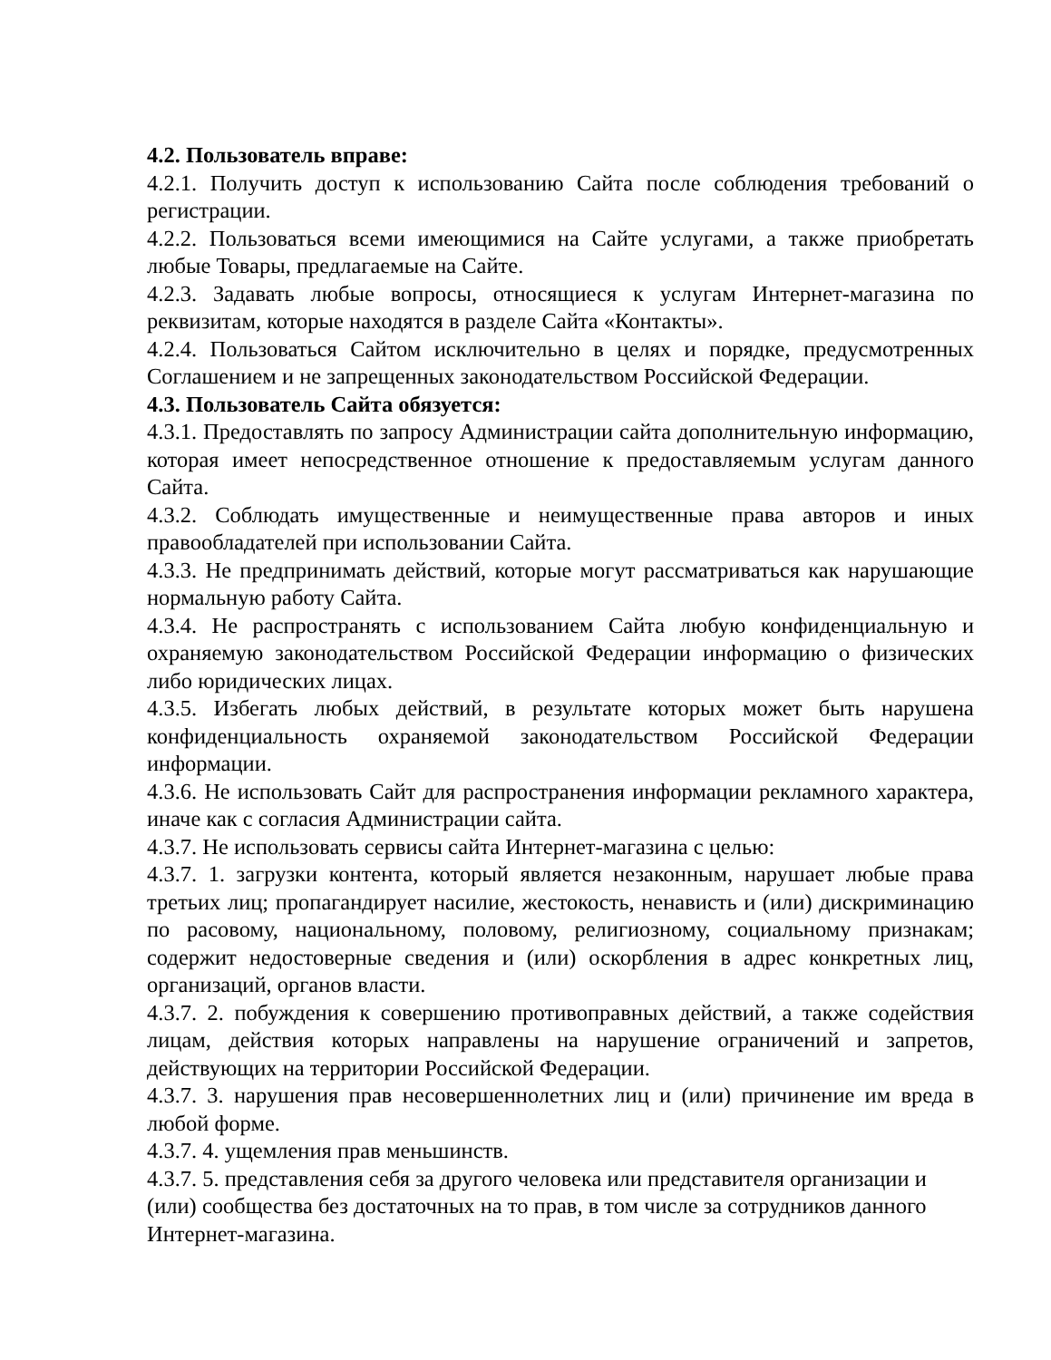4.2. Пользователь вправе:
4.2.1. Получить доступ к использованию Сайта после соблюдения требований о регистрации.
4.2.2. Пользоваться всеми имеющимися на Сайте услугами, а также приобретать любые Товары, предлагаемые на Сайте.
4.2.3. Задавать любые вопросы, относящиеся к услугам Интернет-магазина по реквизитам, которые находятся в разделе Сайта «Контакты».
4.2.4. Пользоваться Сайтом исключительно в целях и порядке, предусмотренных Соглашением и не запрещенных законодательством Российской Федерации.
4.3. Пользователь Сайта обязуется:
4.3.1. Предоставлять по запросу Администрации сайта дополнительную информацию, которая имеет непосредственное отношение к предоставляемым услугам данного Сайта.
4.3.2. Соблюдать имущественные и неимущественные права авторов и иных правообладателей при использовании Сайта.
4.3.3. Не предпринимать действий, которые могут рассматриваться как нарушающие нормальную работу Сайта.
4.3.4. Не распространять с использованием Сайта любую конфиденциальную и охраняемую законодательством Российской Федерации информацию о физических либо юридических лицах.
4.3.5. Избегать любых действий, в результате которых может быть нарушена конфиденциальность охраняемой законодательством Российской Федерации информации.
4.3.6. Не использовать Сайт для распространения информации рекламного характера, иначе как с согласия Администрации сайта.
4.3.7. Не использовать сервисы сайта Интернет-магазина с целью:
4.3.7. 1. загрузки контента, который является незаконным, нарушает любые права третьих лиц; пропагандирует насилие, жестокость, ненависть и (или) дискриминацию по расовому, национальному, половому, религиозному, социальному признакам; содержит недостоверные сведения и (или) оскорбления в адрес конкретных лиц, организаций, органов власти.
4.3.7. 2. побуждения к совершению противоправных действий, а также содействия лицам, действия которых направлены на нарушение ограничений и запретов, действующих на территории Российской Федерации.
4.3.7. 3. нарушения прав несовершеннолетних лиц и (или) причинение им вреда в любой форме.
4.3.7. 4. ущемления прав меньшинств.
4.3.7. 5. представления себя за другого человека или представителя организации и (или) сообщества без достаточных на то прав, в том числе за сотрудников данного Интернет-магазина.